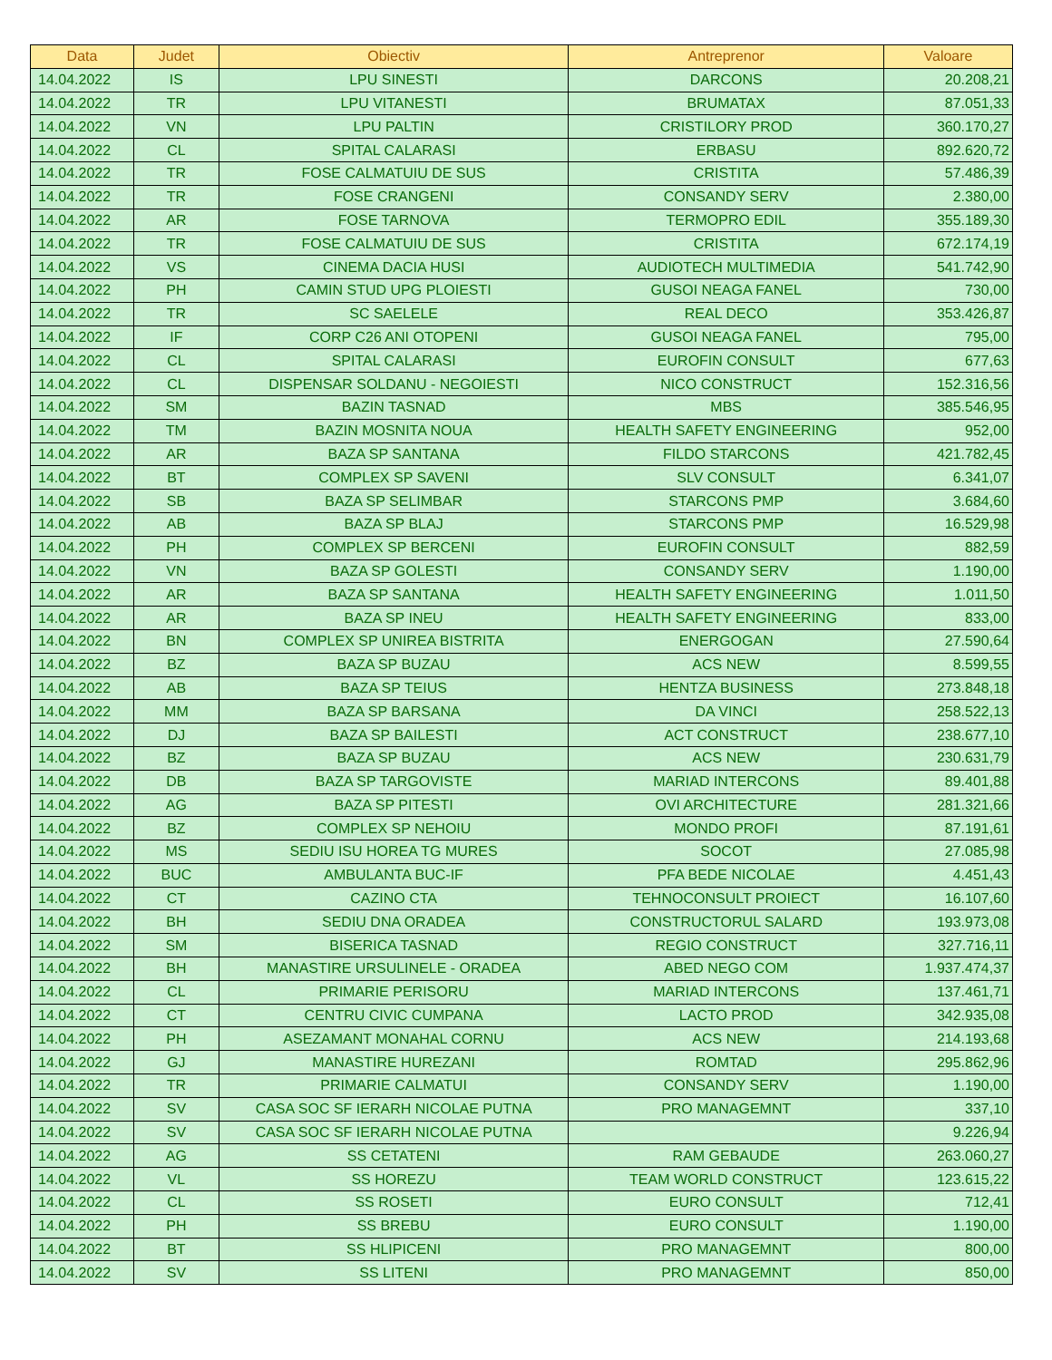| Data | Judet | Obiectiv | Antreprenor | Valoare |
| --- | --- | --- | --- | --- |
| 14.04.2022 | IS | LPU SINESTI | DARCONS | 20.208,21 |
| 14.04.2022 | TR | LPU VITANESTI | BRUMATAX | 87.051,33 |
| 14.04.2022 | VN | LPU PALTIN | CRISTILORY PROD | 360.170,27 |
| 14.04.2022 | CL | SPITAL CALARASI | ERBASU | 892.620,72 |
| 14.04.2022 | TR | FOSE CALMATUIU DE SUS | CRISTITA | 57.486,39 |
| 14.04.2022 | TR | FOSE CRANGENI | CONSANDY SERV | 2.380,00 |
| 14.04.2022 | AR | FOSE TARNOVA | TERMOPRO EDIL | 355.189,30 |
| 14.04.2022 | TR | FOSE CALMATUIU DE SUS | CRISTITA | 672.174,19 |
| 14.04.2022 | VS | CINEMA DACIA HUSI | AUDIOTECH MULTIMEDIA | 541.742,90 |
| 14.04.2022 | PH | CAMIN STUD UPG PLOIESTI | GUSOI NEAGA FANEL | 730,00 |
| 14.04.2022 | TR | SC SAELELE | REAL DECO | 353.426,87 |
| 14.04.2022 | IF | CORP C26 ANI OTOPENI | GUSOI NEAGA FANEL | 795,00 |
| 14.04.2022 | CL | SPITAL CALARASI | EUROFIN CONSULT | 677,63 |
| 14.04.2022 | CL | DISPENSAR SOLDANU - NEGOIESTI | NICO CONSTRUCT | 152.316,56 |
| 14.04.2022 | SM | BAZIN TASNAD | MBS | 385.546,95 |
| 14.04.2022 | TM | BAZIN MOSNITA NOUA | HEALTH SAFETY ENGINEERING | 952,00 |
| 14.04.2022 | AR | BAZA SP SANTANA | FILDO STARCONS | 421.782,45 |
| 14.04.2022 | BT | COMPLEX SP SAVENI | SLV CONSULT | 6.341,07 |
| 14.04.2022 | SB | BAZA SP SELIMBAR | STARCONS PMP | 3.684,60 |
| 14.04.2022 | AB | BAZA SP BLAJ | STARCONS PMP | 16.529,98 |
| 14.04.2022 | PH | COMPLEX SP BERCENI | EUROFIN CONSULT | 882,59 |
| 14.04.2022 | VN | BAZA SP GOLESTI | CONSANDY SERV | 1.190,00 |
| 14.04.2022 | AR | BAZA SP SANTANA | HEALTH SAFETY ENGINEERING | 1.011,50 |
| 14.04.2022 | AR | BAZA SP INEU | HEALTH SAFETY ENGINEERING | 833,00 |
| 14.04.2022 | BN | COMPLEX SP UNIREA BISTRITA | ENERGOGAN | 27.590,64 |
| 14.04.2022 | BZ | BAZA SP BUZAU | ACS NEW | 8.599,55 |
| 14.04.2022 | AB | BAZA SP TEIUS | HENTZA BUSINESS | 273.848,18 |
| 14.04.2022 | MM | BAZA SP BARSANA | DA VINCI | 258.522,13 |
| 14.04.2022 | DJ | BAZA SP BAILESTI | ACT CONSTRUCT | 238.677,10 |
| 14.04.2022 | BZ | BAZA SP BUZAU | ACS NEW | 230.631,79 |
| 14.04.2022 | DB | BAZA SP TARGOVISTE | MARIAD INTERCONS | 89.401,88 |
| 14.04.2022 | AG | BAZA SP PITESTI | OVI ARCHITECTURE | 281.321,66 |
| 14.04.2022 | BZ | COMPLEX SP NEHOIU | MONDO PROFI | 87.191,61 |
| 14.04.2022 | MS | SEDIU ISU HOREA TG MURES | SOCOT | 27.085,98 |
| 14.04.2022 | BUC | AMBULANTA BUC-IF | PFA BEDE NICOLAE | 4.451,43 |
| 14.04.2022 | CT | CAZINO CTA | TEHNOCONSULT PROIECT | 16.107,60 |
| 14.04.2022 | BH | SEDIU DNA ORADEA | CONSTRUCTORUL SALARD | 193.973,08 |
| 14.04.2022 | SM | BISERICA TASNAD | REGIO CONSTRUCT | 327.716,11 |
| 14.04.2022 | BH | MANASTIRE URSULINELE - ORADEA | ABED NEGO COM | 1.937.474,37 |
| 14.04.2022 | CL | PRIMARIE PERISORU | MARIAD INTERCONS | 137.461,71 |
| 14.04.2022 | CT | CENTRU CIVIC CUMPANA | LACTO PROD | 342.935,08 |
| 14.04.2022 | PH | ASEZAMANT MONAHAL CORNU | ACS NEW | 214.193,68 |
| 14.04.2022 | GJ | MANASTIRE HUREZANI | ROMTAD | 295.862,96 |
| 14.04.2022 | TR | PRIMARIE CALMATUI | CONSANDY SERV | 1.190,00 |
| 14.04.2022 | SV | CASA SOC SF IERARH NICOLAE PUTNA | PRO MANAGEMNT | 337,10 |
| 14.04.2022 | SV | CASA SOC SF IERARH NICOLAE PUTNA | | 9.226,94 |
| 14.04.2022 | AG | SS CETATENI | RAM GEBAUDE | 263.060,27 |
| 14.04.2022 | VL | SS HOREZU | TEAM WORLD CONSTRUCT | 123.615,22 |
| 14.04.2022 | CL | SS ROSETI | EURO CONSULT | 712,41 |
| 14.04.2022 | PH | SS BREBU | EURO CONSULT | 1.190,00 |
| 14.04.2022 | BT | SS HLIPICENI | PRO MANAGEMNT | 800,00 |
| 14.04.2022 | SV | SS LITENI | PRO MANAGEMNT | 850,00 |